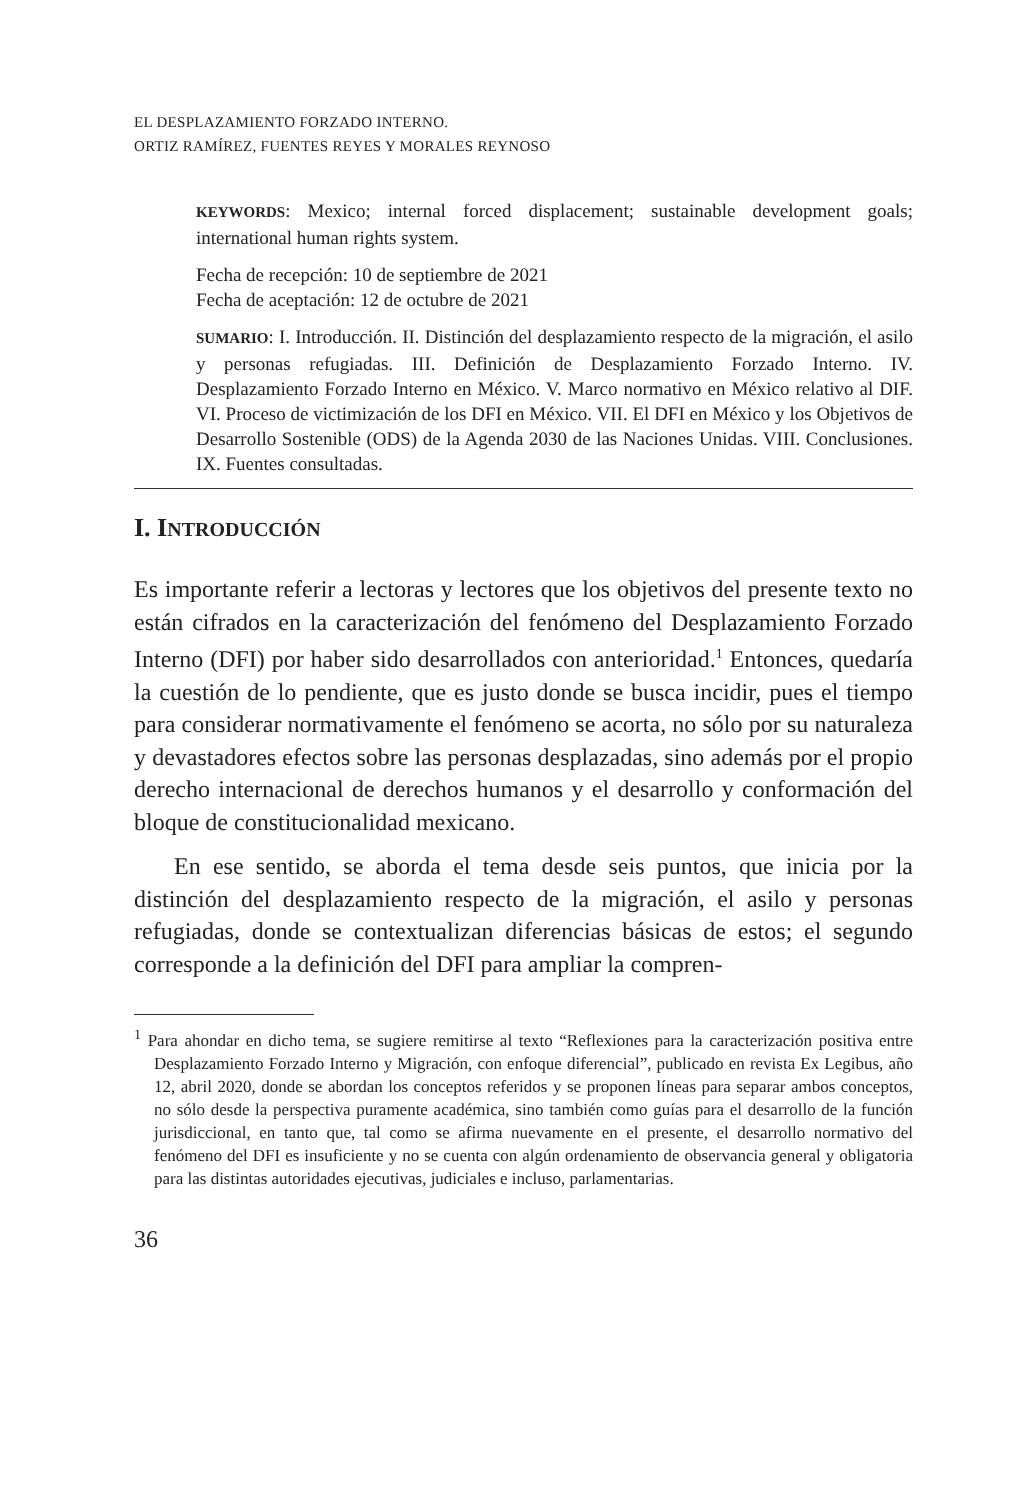EL DESPLAZAMIENTO FORZADO INTERNO.
ORTIZ RAMÍREZ, FUENTES REYES Y MORALES REYNOSO
KEYWORDS: Mexico; internal forced displacement; sustainable development goals; international human rights system.
Fecha de recepción: 10 de septiembre de 2021
Fecha de aceptación: 12 de octubre de 2021
SUMARIO: I. Introducción. II. Distinción del desplazamiento respecto de la migración, el asilo y personas refugiadas. III. Definición de Desplazamiento Forzado Interno. IV. Desplazamiento Forzado Interno en México. V. Marco normativo en México relativo al DIF. VI. Proceso de victimización de los DFI en México. VII. El DFI en México y los Objetivos de Desarrollo Sostenible (ODS) de la Agenda 2030 de las Naciones Unidas. VIII. Conclusiones. IX. Fuentes consultadas.
I. INTRODUCCIÓN
Es importante referir a lectoras y lectores que los objetivos del presente texto no están cifrados en la caracterización del fenómeno del Desplazamiento Forzado Interno (DFI) por haber sido desarrollados con anterioridad.<sup>1</sup> Entonces, quedaría la cuestión de lo pendiente, que es justo donde se busca incidir, pues el tiempo para considerar normativamente el fenómeno se acorta, no sólo por su naturaleza y devastadores efectos sobre las personas desplazadas, sino además por el propio derecho internacional de derechos humanos y el desarrollo y conformación del bloque de constitucionalidad mexicano.
En ese sentido, se aborda el tema desde seis puntos, que inicia por la distinción del desplazamiento respecto de la migración, el asilo y personas refugiadas, donde se contextualizan diferencias básicas de estos; el segundo corresponde a la definición del DFI para ampliar la compren-
<sup>1</sup> Para ahondar en dicho tema, se sugiere remitirse al texto “Reflexiones para la caracterización positiva entre Desplazamiento Forzado Interno y Migración, con enfoque diferencial”, publicado en revista Ex Legibus, año 12, abril 2020, donde se abordan los conceptos referidos y se proponen líneas para separar ambos conceptos, no sólo desde la perspectiva puramente académica, sino también como guías para el desarrollo de la función jurisdiccional, en tanto que, tal como se afirma nuevamente en el presente, el desarrollo normativo del fenómeno del DFI es insuficiente y no se cuenta con algún ordenamiento de observancia general y obligatoria para las distintas autoridades ejecutivas, judiciales e incluso, parlamentarias.
36